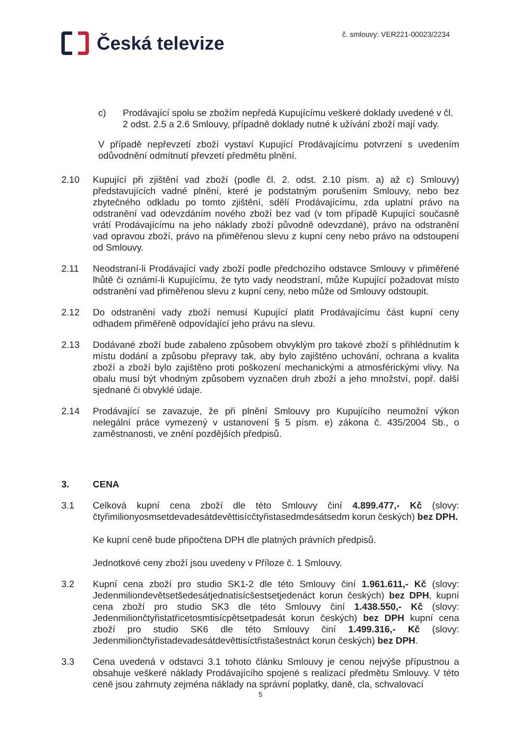Česká televize
č. smlouvy: VER221-00023/2234
c) Prodávající spolu se zbožím nepředá Kupujícímu veškeré doklady uvedené v čl. 2 odst. 2.5 a 2.6 Smlouvy, případně doklady nutné k užívání zboží mají vady.
V případě nepřevzetí zboží vystaví Kupující Prodávajícímu potvrzení s uvedením odůvodnění odmítnutí převzetí předmětu plnění.
2.10 Kupující při zjištění vad zboží (podle čl. 2. odst. 2.10 písm. a) až c) Smlouvy) představujících vadné plnění, které je podstatným porušením Smlouvy, nebo bez zbytečného odkladu po tomto zjištění, sdělí Prodávajícímu, zda uplatní právo na odstranění vad odevzdáním nového zboží bez vad (v tom případě Kupující současně vrátí Prodávajícímu na jeho náklady zboží původně odevzdané), právo na odstranění vad opravou zboží, právo na přiměřenou slevu z kupní ceny nebo právo na odstoupení od Smlouvy.
2.11 Neodstraní-li Prodávající vady zboží podle předchozího odstavce Smlouvy v přiměřené lhůtě či oznámí-li Kupujícímu, že tyto vady neodstraní, může Kupující požadovat místo odstranění vad přiměřenou slevu z kupní ceny, nebo může od Smlouvy odstoupit.
2.12 Do odstranění vady zboží nemusí Kupující platit Prodávajícímu část kupní ceny odhadem přiměřeně odpovídající jeho právu na slevu.
2.13 Dodávané zboží bude zabaleno způsobem obvyklým pro takové zboží s přihlédnutím k místu dodání a způsobu přepravy tak, aby bylo zajištěno uchování, ochrana a kvalita zboží a zboží bylo zajištěno proti poškození mechanickými a atmosférickými vlivy. Na obalu musí být vhodným způsobem vyznačen druh zboží a jeho množství, popř. další sjednané či obvyklé údaje.
2.14 Prodávající se zavazuje, že při plnění Smlouvy pro Kupujícího neumožní výkon nelegální práce vymezený v ustanovení § 5 písm. e) zákona č. 435/2004 Sb., o zaměstnanosti, ve znění pozdějších předpisů.
3. CENA
3.1 Celková kupní cena zboží dle této Smlouvy činí 4.899.477,- Kč (slovy: čtyřimilionyosmsetdevadesátdevěttisícčtyřistasedmdesátsedm korun českých) bez DPH.
Ke kupní ceně bude připočtena DPH dle platných právních předpisů.
Jednotkové ceny zboží jsou uvedeny v Příloze č. 1 Smlouvy.
3.2 Kupní cena zboží pro studio SK1-2 dle této Smlouvy činí 1.961.611,- Kč (slovy: Jedenmiliondevětsetšedesátjednatisícšestsetjedenáct korun českých) bez DPH, kupní cena zboží pro studio SK3 dle této Smlouvy činí 1.438.550,- Kč (slovy: Jedenmiliončtyřistatřicetosmtisícpětsetpadesát korun českých) bez DPH kupní cena zboží pro studio SK6 dle této Smlouvy činí 1.499.316,- Kč (slovy: Jedenmiliončtyřistadevadesátdevěttisíctřistašestnáct korun českých) bez DPH.
3.3 Cena uvedená v odstavci 3.1 tohoto článku Smlouvy je cenou nejvýše přípustnou a obsahuje veškeré náklady Prodávajícího spojené s realizací předmětu Smlouvy. V této ceně jsou zahrnuty zejména náklady na správní poplatky, daně, cla, schvalovací
5